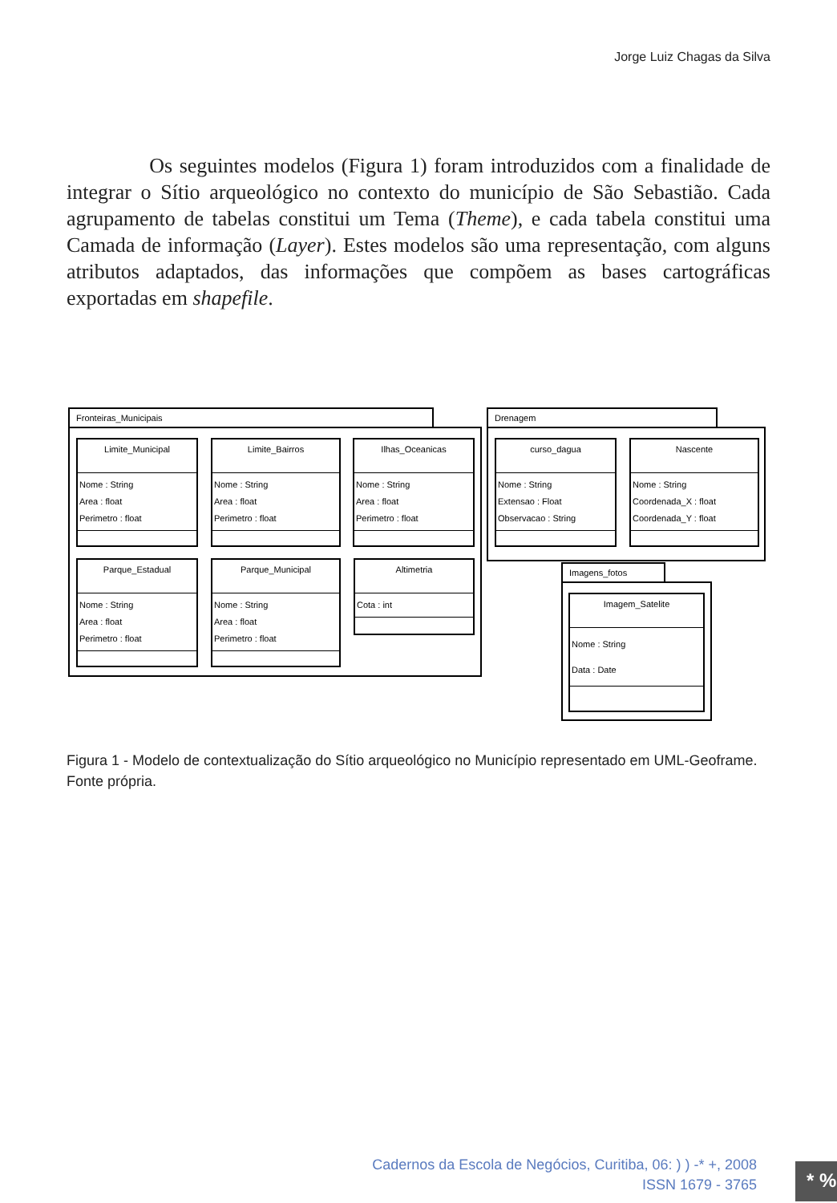Jorge Luiz Chagas da Silva
Os seguintes modelos (Figura 1) foram introduzidos com a finalidade de integrar o Sítio arqueológico no contexto do município de São Sebastião. Cada agrupamento de tabelas constitui um Tema (Theme), e cada tabela constitui uma Camada de informação (Layer). Estes modelos são uma representação, com alguns atributos adaptados, das informações que compõem as bases cartográficas exportadas em shapefile.
Fronteiras_Municipais
Limite_Municipal
Nome : String
Area : float
Perimetro : float
Limite_Bairros
Nome : String
Area : float
Perimetro : float
Ilhas_Oceanicas
Nome : String
Area : float
Perimetro : float
Parque_Estadual
Nome : String
Area : float
Perimetro : float
Parque_Municipal
Nome : String
Area : float
Perimetro : float
Altimetria
Cota : int
Drenagem
curso_dagua
Nome : String
Extensao : Float
Observacao : String
Nascente
Nome : String
Coordenada_X : float
Coordenada_Y : float
Imagens_fotos
Imagem_Satelite
Nome : String
Data : Date
Figura 1 - Modelo de contextualização do Sítio arqueológico no Município representado em UML-Geoframe. Fonte própria.
Cadernos da Escola de Negócios, Curitiba, 06: ) ) -* +, 2008
ISSN 1679 - 3765
* %